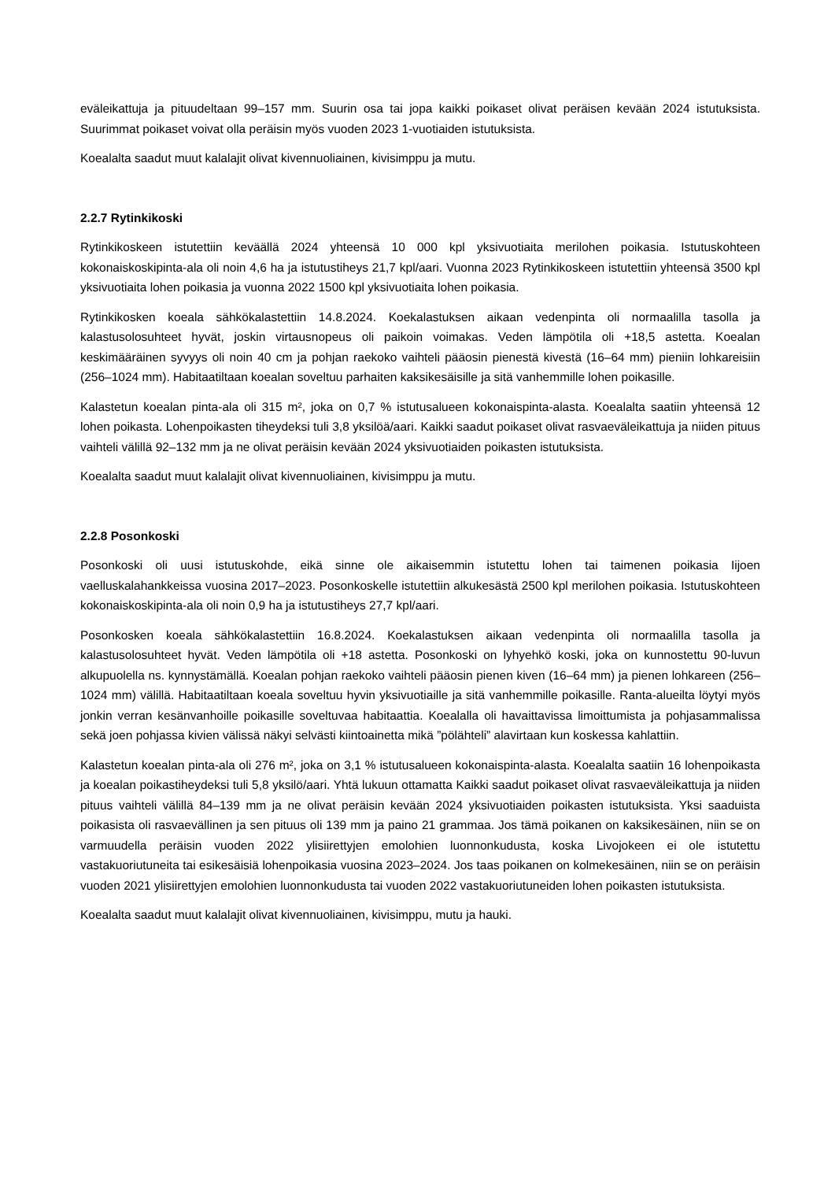eväleikattuja ja pituudeltaan 99–157 mm. Suurin osa tai jopa kaikki poikaset olivat peräisen kevään 2024 istutuksista. Suurimmat poikaset voivat olla peräisin myös vuoden 2023 1-vuotiaiden istutuksista.
Koealalta saadut muut kalalajit olivat kivennuoliainen, kivisimppu ja mutu.
2.2.7 Rytinkikoski
Rytinkikoskeen istutettiin keväällä 2024 yhteensä 10 000 kpl yksivuotiaita merilohen poikasia. Istutuskohteen kokonaiskoskipinta-ala oli noin 4,6 ha ja istutustiheys 21,7 kpl/aari. Vuonna 2023 Rytinkikoskeen istutettiin yhteensä 3500 kpl yksivuotiaita lohen poikasia ja vuonna 2022 1500 kpl yksivuotiaita lohen poikasia.
Rytinkikosken koeala sähkökalastettiin 14.8.2024. Koekalastuksen aikaan vedenpinta oli normaalilla tasolla ja kalastusolosuhteet hyvät, joskin virtausnopeus oli paikoin voimakas. Veden lämpötila oli +18,5 astetta. Koealan keskimääräinen syvyys oli noin 40 cm ja pohjan raekoko vaihteli pääosin pienestä kivestä (16–64 mm) pieniin lohkareisiin (256–1024 mm). Habitaatiltaan koealan soveltuu parhaiten kaksikesäisille ja sitä vanhemmille lohen poikasille.
Kalastetun koealan pinta-ala oli 315 m², joka on 0,7 % istutusalueen kokonaispinta-alasta. Koealalta saatiin yhteensä 12 lohen poikasta. Lohenpoikasten tiheydeksi tuli 3,8 yksilöä/aari. Kaikki saadut poikaset olivat rasvaeväleikattuja ja niiden pituus vaihteli välillä 92–132 mm ja ne olivat peräisin kevään 2024 yksivuotiaiden poikasten istutuksista.
Koealalta saadut muut kalalajit olivat kivennuoliainen, kivisimppu ja mutu.
2.2.8 Posonkoski
Posonkoski oli uusi istutuskohde, eikä sinne ole aikaisemmin istutettu lohen tai taimenen poikasia Iijoen vaelluskalahankkeissa vuosina 2017–2023. Posonkoskelle istutettiin alkukesästä 2500 kpl merilohen poikasia. Istutuskohteen kokonaiskoskipinta-ala oli noin 0,9 ha ja istutustiheys 27,7 kpl/aari.
Posonkosken koeala sähkökalastettiin 16.8.2024. Koekalastuksen aikaan vedenpinta oli normaalilla tasolla ja kalastusolosuhteet hyvät. Veden lämpötila oli +18 astetta. Posonkoski on lyhyehkö koski, joka on kunnostettu 90-luvun alkupuolella ns. kynnystämällä. Koealan pohjan raekoko vaihteli pääosin pienen kiven (16–64 mm) ja pienen lohkareen (256–1024 mm) välillä. Habitaatiltaan koeala soveltuu hyvin yksivuotiaille ja sitä vanhemmille poikasille. Ranta-alueilta löytyi myös jonkin verran kesänvanhoille poikasille soveltuvaa habitaattia. Koealalla oli havaittavissa limoittumista ja pohjasammalissa sekä joen pohjassa kivien välissä näkyi selvästi kiintoainetta mikä ”pölähteli” alavirtaan kun koskessa kahlattiin.
Kalastetun koealan pinta-ala oli 276 m², joka on 3,1 % istutusalueen kokonaispinta-alasta. Koealalta saatiin 16 lohenpoikasta ja koealan poikastiheydeksi tuli 5,8 yksilö/aari. Yhtä lukuun ottamatta Kaikki saadut poikaset olivat rasvaeväleikattuja ja niiden pituus vaihteli välillä 84–139 mm ja ne olivat peräisin kevään 2024 yksivuotiaiden poikasten istutuksista. Yksi saaduista poikasista oli rasvaevällinen ja sen pituus oli 139 mm ja paino 21 grammaa. Jos tämä poikanen on kaksikesäinen, niin se on varmuudella peräisin vuoden 2022 ylisiirettyjen emolohien luonnonkudusta, koska Livojokeen ei ole istutettu vastakuoriutuneita tai esikesäisiä lohenpoikasia vuosina 2023–2024. Jos taas poikanen on kolmekesäinen, niin se on peräisin vuoden 2021 ylisiirettyjen emolohien luonnonkudusta tai vuoden 2022 vastakuoriutuneiden lohen poikasten istutuksista.
Koealalta saadut muut kalalajit olivat kivennuoliainen, kivisimppu, mutu ja hauki.